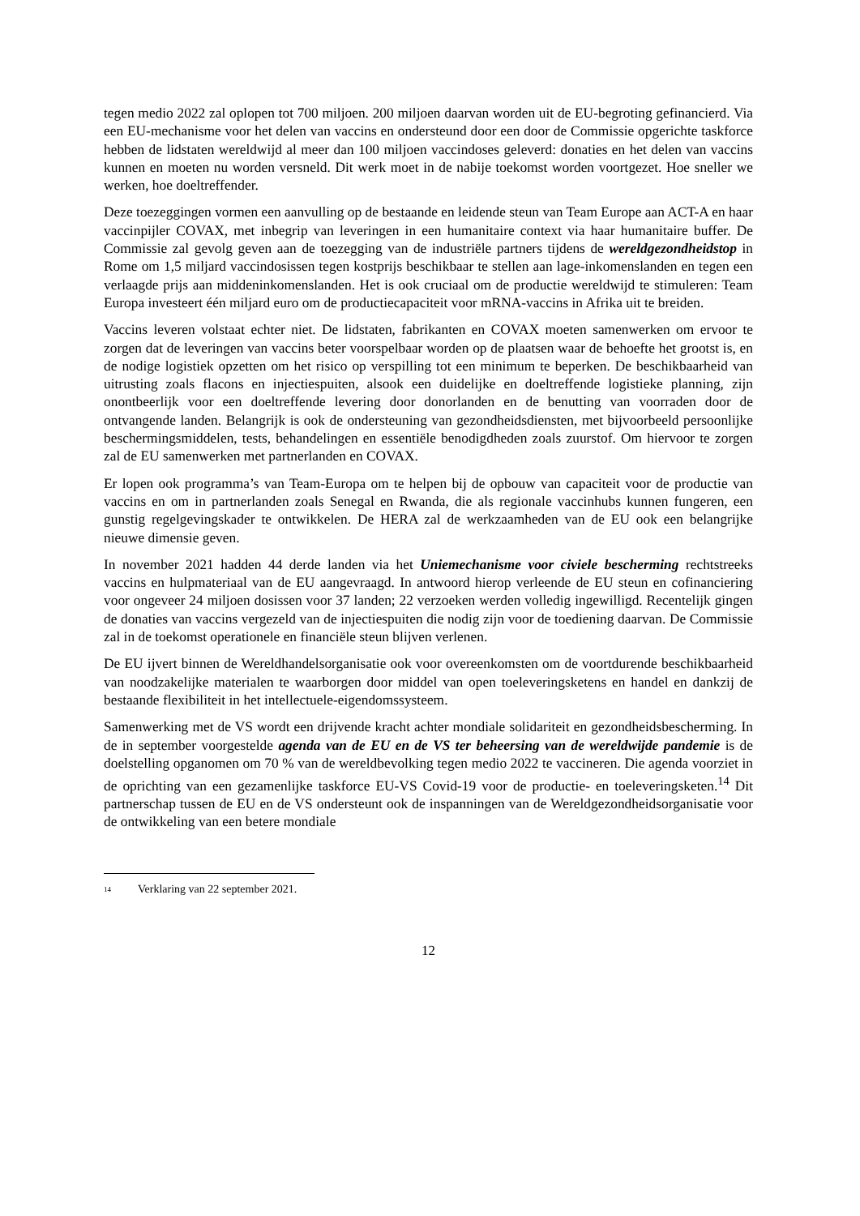tegen medio 2022 zal oplopen tot 700 miljoen. 200 miljoen daarvan worden uit de EU-begroting gefinancierd. Via een EU-mechanisme voor het delen van vaccins en ondersteund door een door de Commissie opgerichte taskforce hebben de lidstaten wereldwijd al meer dan 100 miljoen vaccindoses geleverd: donaties en het delen van vaccins kunnen en moeten nu worden versneld. Dit werk moet in de nabije toekomst worden voortgezet. Hoe sneller we werken, hoe doeltreffender.
Deze toezeggingen vormen een aanvulling op de bestaande en leidende steun van Team Europe aan ACT-A en haar vaccinpijler COVAX, met inbegrip van leveringen in een humanitaire context via haar humanitaire buffer. De Commissie zal gevolg geven aan de toezegging van de industriële partners tijdens de wereldgezondheidstop in Rome om 1,5 miljard vaccindosissen tegen kostprijs beschikbaar te stellen aan lage-inkomenslanden en tegen een verlaagde prijs aan middeninkomenslanden. Het is ook cruciaal om de productie wereldwijd te stimuleren: Team Europa investeert één miljard euro om de productiecapaciteit voor mRNA-vaccins in Afrika uit te breiden.
Vaccins leveren volstaat echter niet. De lidstaten, fabrikanten en COVAX moeten samenwerken om ervoor te zorgen dat de leveringen van vaccins beter voorspelbaar worden op de plaatsen waar de behoefte het grootst is, en de nodige logistiek opzetten om het risico op verspilling tot een minimum te beperken. De beschikbaarheid van uitrusting zoals flacons en injectiespuiten, alsook een duidelijke en doeltreffende logistieke planning, zijn onontbeerlijk voor een doeltreffende levering door donorlanden en de benutting van voorraden door de ontvangende landen. Belangrijk is ook de ondersteuning van gezondheidsdiensten, met bijvoorbeeld persoonlijke beschermingsmiddelen, tests, behandelingen en essentiële benodigdheden zoals zuurstof. Om hiervoor te zorgen zal de EU samenwerken met partnerlanden en COVAX.
Er lopen ook programma’s van Team-Europa om te helpen bij de opbouw van capaciteit voor de productie van vaccins en om in partnerlanden zoals Senegal en Rwanda, die als regionale vaccinhubs kunnen fungeren, een gunstig regelgevingskader te ontwikkelen. De HERA zal de werkzaamheden van de EU ook een belangrijke nieuwe dimensie geven.
In november 2021 hadden 44 derde landen via het Uniemechanisme voor civiele bescherming rechtstreeks vaccins en hulpmateriaal van de EU aangevraagd. In antwoord hierop verleende de EU steun en cofinanciering voor ongeveer 24 miljoen dosissen voor 37 landen; 22 verzoeken werden volledig ingewilligd. Recentelijk gingen de donaties van vaccins vergezeld van de injectiespuiten die nodig zijn voor de toediening daarvan. De Commissie zal in de toekomst operationele en financiële steun blijven verlenen.
De EU ijvert binnen de Wereldhandelsorganisatie ook voor overeenkomsten om de voortdurende beschikbaarheid van noodzakelijke materialen te waarborgen door middel van open toeleveringsketens en handel en dankzij de bestaande flexibiliteit in het intellectuele-eigendomssysteem.
Samenwerking met de VS wordt een drijvende kracht achter mondiale solidariteit en gezondheidsbescherming. In de in september voorgestelde agenda van de EU en de VS ter beheersing van de wereldwijde pandemie is de doelstelling opganomen om 70 % van de wereldbevolking tegen medio 2022 te vaccineren. Die agenda voorziet in de oprichting van een gezamenlijke taskforce EU-VS Covid-19 voor de productie- en toeleveringsketen.<sup>14</sup> Dit partnerschap tussen de EU en de VS ondersteunt ook de inspanningen van de Wereldgezondheidsorganisatie voor de ontwikkeling van een betere mondiale
<sup>14</sup> Verklaring van 22 september 2021.
12